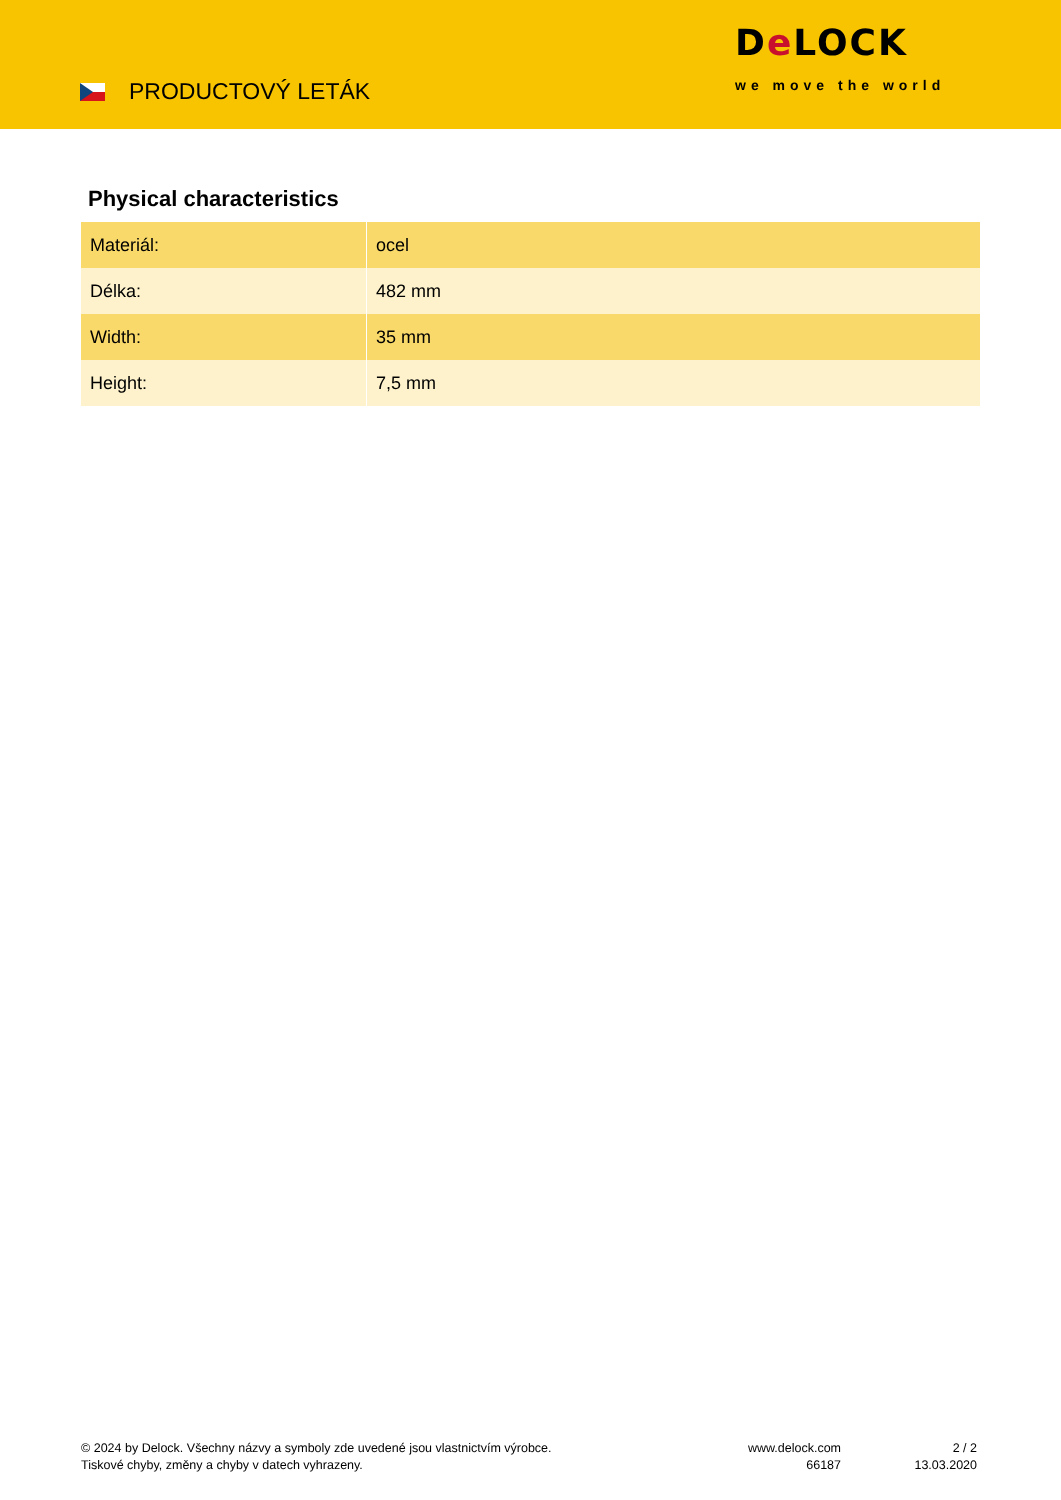PRODUCTOVÝ LETÁK
De LOCK
we move the world
Physical characteristics
| Materiál: | ocel |
| Délka: | 482 mm |
| Width: | 35 mm |
| Height: | 7,5 mm |
© 2024 by Delock. Všechny názvy a symboly zde uvedené jsou vlastnictvím výrobce.
Tiskové chyby, změny a chyby v datech vyhrazeny.
www.delock.com
66187
2 / 2
13.03.2020